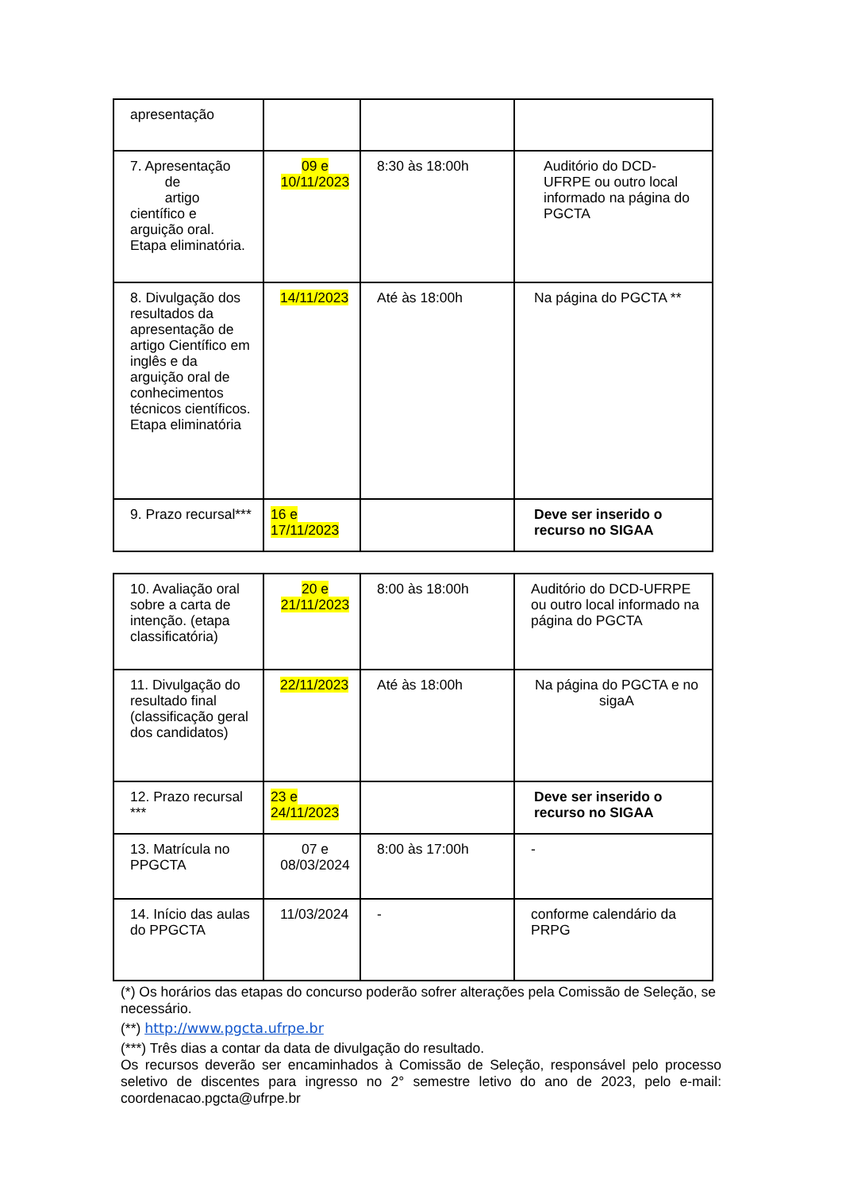| apresentação | | | |
| 7. Apresentação de artigo científico e arguição oral. Etapa eliminatória. | 09 e 10/11/2023 | 8:30 às 18:00h | Auditório do DCD-UFRPE ou outro local informado na página do PGCTA |
| 8. Divulgação dos resultados da apresentação de artigo Científico em inglês e da arguição oral de conhecimentos técnicos científicos. Etapa eliminatória | 14/11/2023 | Até às 18:00h | Na página do PGCTA ** |
| 9. Prazo recursal*** | 16 e 17/11/2023 | | Deve ser inserido o recurso no SIGAA |
| 10. Avaliação oral sobre a carta de intenção. (etapa classificatória) | 20 e 21/11/2023 | 8:00 às 18:00h | Auditório do DCD-UFRPE ou outro local informado na página do PGCTA |
| 11. Divulgação do resultado final (classificação geral dos candidatos) | 22/11/2023 | Até às 18:00h | Na página do PGCTA e no sigaA |
| 12. Prazo recursal *** | 23 e 24/11/2023 | | Deve ser inserido o recurso no SIGAA |
| 13. Matrícula no PPGCTA | 07 e 08/03/2024 | 8:00 às 17:00h | - |
| 14. Início das aulas do PPGCTA | 11/03/2024 | - | conforme calendário da PRPG |
(*) Os horários das etapas do concurso poderão sofrer alterações pela Comissão de Seleção, se necessário.
(**) http://www.pgcta.ufrpe.br
(***) Três dias a contar da data de divulgação do resultado.
Os recursos deverão ser encaminhados à Comissão de Seleção, responsável pelo processo seletivo de discentes para ingresso no 2° semestre letivo do ano de 2023, pelo e-mail: coordenacao.pgcta@ufrpe.br